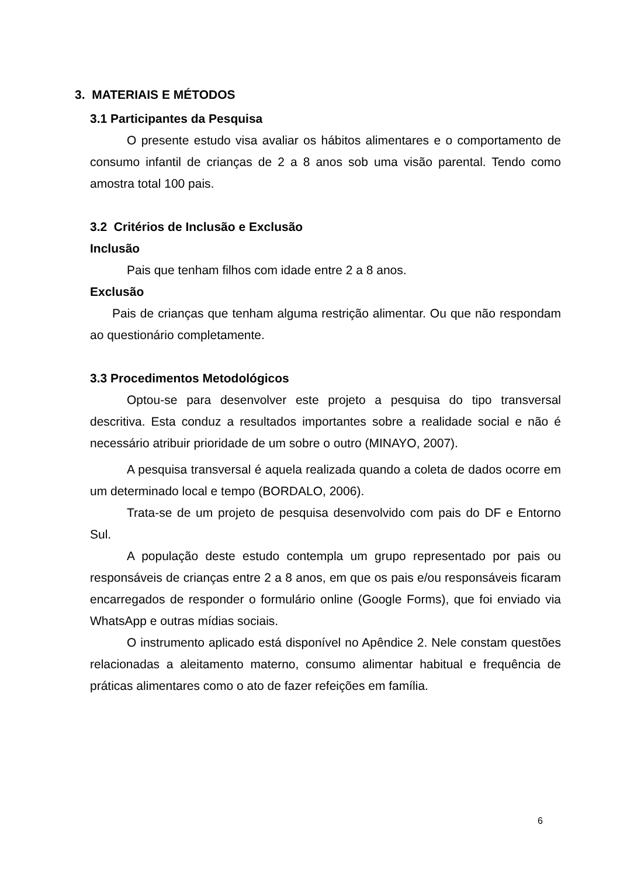3. MATERIAIS E MÉTODOS
3.1 Participantes da Pesquisa
O presente estudo visa avaliar os hábitos alimentares e o comportamento de consumo infantil de crianças de 2 a 8 anos sob uma visão parental. Tendo como amostra total 100 pais.
3.2 Critérios de Inclusão e Exclusão
Inclusão
Pais que tenham filhos com idade entre 2 a 8 anos.
Exclusão
Pais de crianças que tenham alguma restrição alimentar. Ou que não respondam ao questionário completamente.
3.3 Procedimentos Metodológicos
Optou-se para desenvolver este projeto a pesquisa do tipo transversal descritiva. Esta conduz a resultados importantes sobre a realidade social e não é necessário atribuir prioridade de um sobre o outro (MINAYO, 2007).
A pesquisa transversal é aquela realizada quando a coleta de dados ocorre em um determinado local e tempo (BORDALO, 2006).
Trata-se de um projeto de pesquisa desenvolvido com pais do DF e Entorno Sul.
A população deste estudo contempla um grupo representado por pais ou responsáveis de crianças entre 2 a 8 anos, em que os pais e/ou responsáveis ficaram encarregados de responder o formulário online (Google Forms), que foi enviado via WhatsApp e outras mídias sociais.
O instrumento aplicado está disponível no Apêndice 2. Nele constam questões relacionadas a aleitamento materno, consumo alimentar habitual e frequência de práticas alimentares como o ato de fazer refeições em família.
6